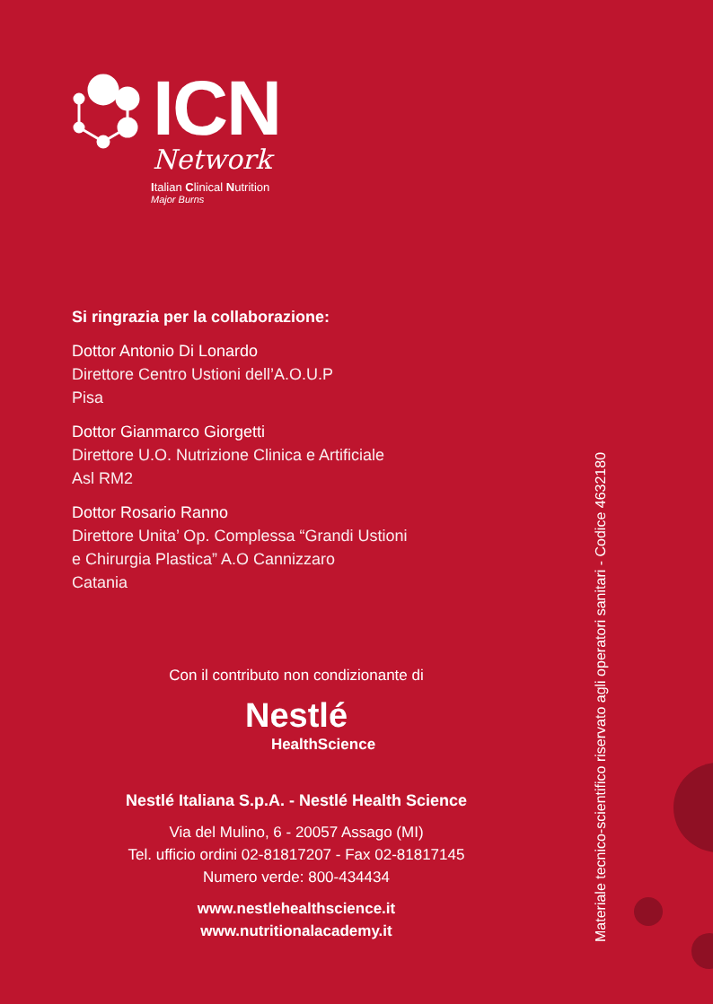ICN
Network
Italian Clinical Nutrition
Major Burns
Si ringrazia per la collaborazione:
Dottor Antonio Di Lonardo
Direttore Centro Ustioni dell’A.O.U.P
Pisa
Dottor Gianmarco Giorgetti
Direttore U.O. Nutrizione Clinica e Artificiale
Asl RM2
Dottor Rosario Ranno
Direttore Unita’ Op. Complessa “Grandi Ustioni
e Chirurgia Plastica” A.O Cannizzaro
Catania
Con il contributo non condizionante di
Nestlé
HealthScience
Nestlé Italiana S.p.A. - Nestlé Health Science
Via del Mulino, 6 - 20057 Assago (MI)
Tel. ufficio ordini 02-81817207 - Fax 02-81817145
Numero verde: 800-434434
www.nestlehealthscience.it
www.nutritionalacademy.it
Materiale tecnico-scientifico riservato agli operatori sanitari - Codice 4632180